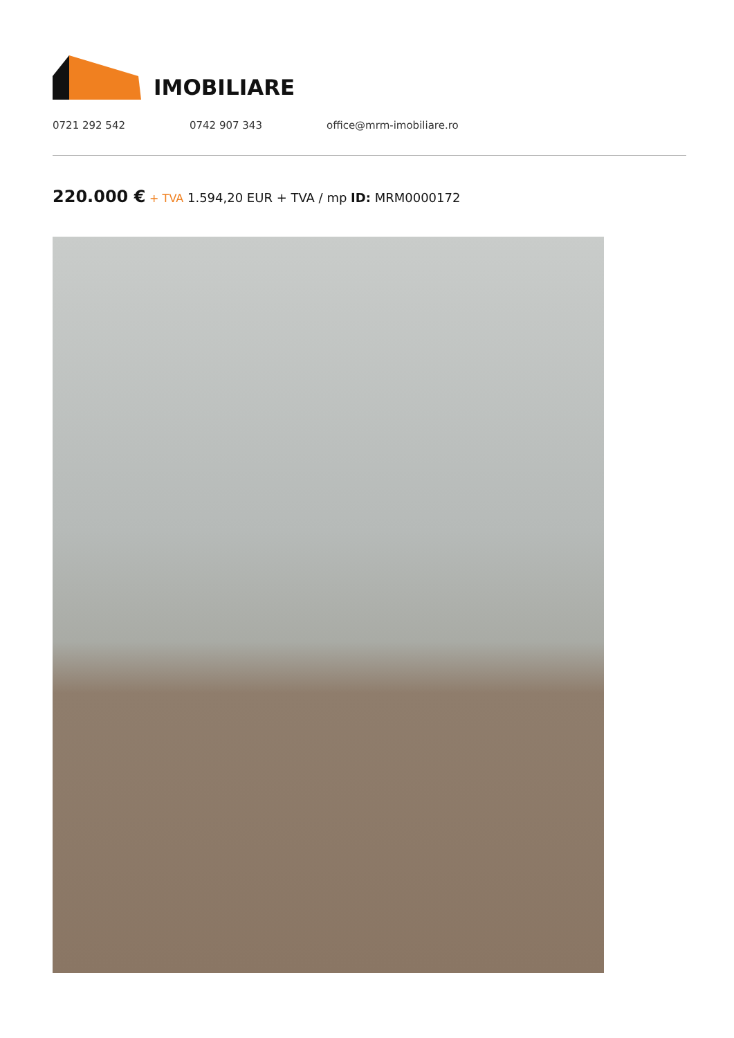IMOBILIARE
0721 292 542 0742 907 343 office@mrm-imobiliare.ro
220.000 € + TVA 1.594,20 EUR + TVA / mp ID: MRM0000172